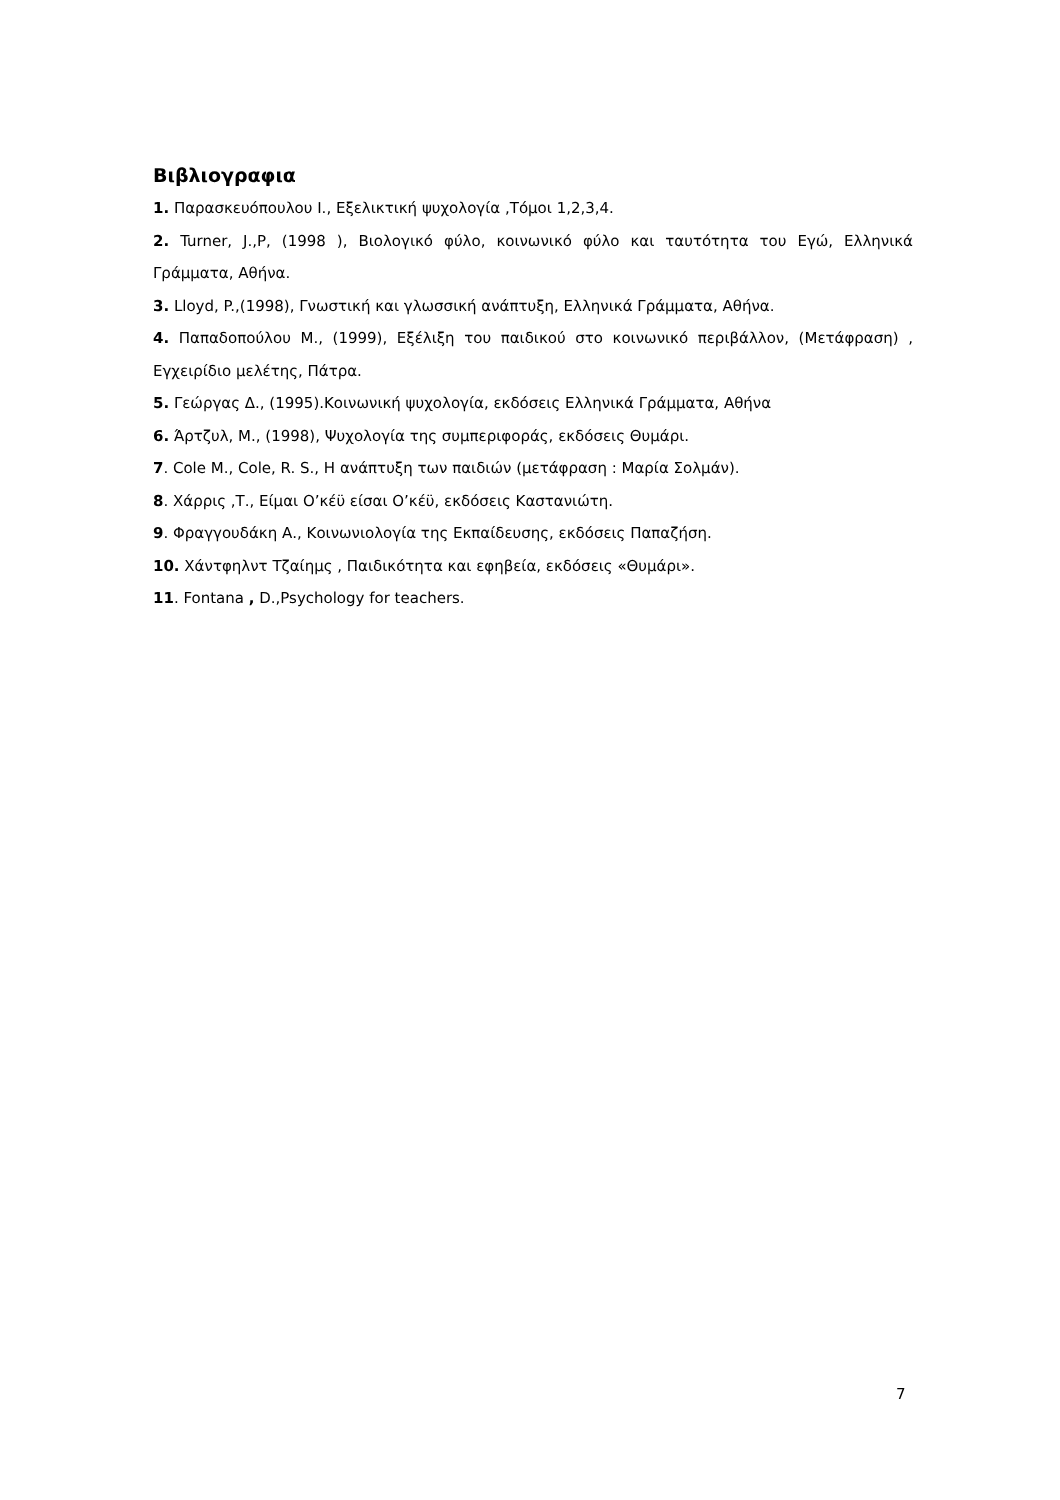Βιβλιογραφια
1. Παρασκευόπουλου Ι., Εξελικτική ψυχολογία ,Τόμοι 1,2,3,4.
2. Turner, J.,P, (1998 ), Βιολογικό φύλο, κοινωνικό φύλο και ταυτότητα του Εγώ, Ελληνικά Γράμματα, Αθήνα.
3. Lloyd, P.,(1998), Γνωστική και γλωσσική ανάπτυξη, Ελληνικά Γράμματα, Αθήνα.
4. Παπαδοπούλου Μ., (1999), Εξέλιξη του παιδικού στο κοινωνικό περιβάλλον, (Μετάφραση) , Εγχειρίδιο μελέτης, Πάτρα.
5. Γεώργας Δ., (1995).Κοινωνική ψυχολογία, εκδόσεις Ελληνικά Γράμματα, Αθήνα
6. Άρτζυλ, Μ., (1998), Ψυχολογία της συμπεριφοράς, εκδόσεις Θυμάρι.
7. Cole M., Cole, R. S., Η ανάπτυξη των παιδιών (μετάφραση : Μαρία Σολμάν).
8. Χάρρις ,Τ., Είμαι Ο’κέϋ είσαι Ο’κέϋ, εκδόσεις Καστανιώτη.
9. Φραγγουδάκη Α., Κοινωνιολογία της Εκπαίδευσης, εκδόσεις Παπαζήση.
10. Χάντφηλντ Τζαίημς , Παιδικότητα και εφηβεία, εκδόσεις «Θυμάρι».
11. Fontana , D.,Psychology for teachers.
7